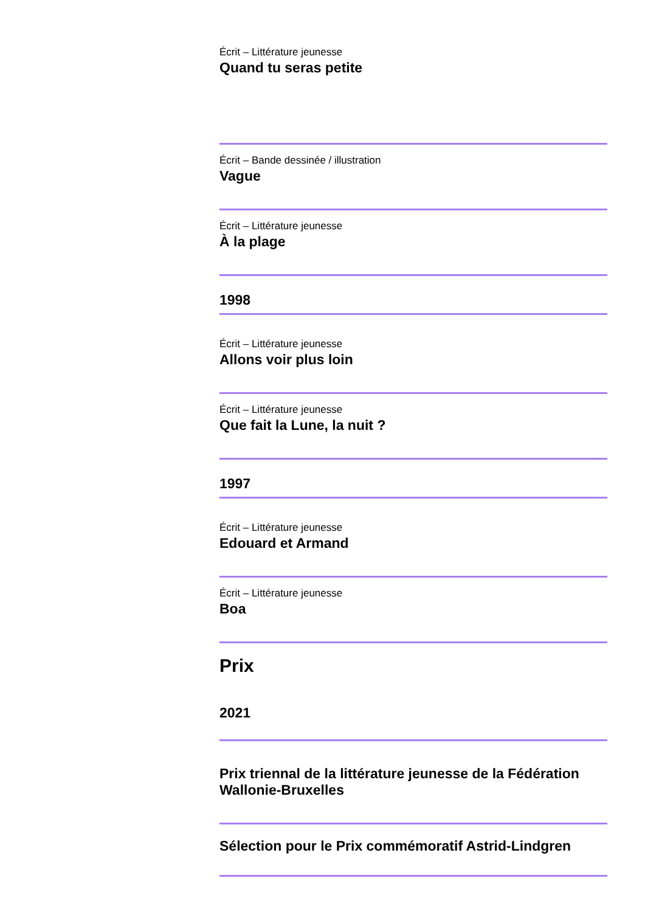Écrit – Littérature jeunesse
Quand tu seras petite
Écrit – Bande dessinée / illustration
Vague
Écrit – Littérature jeunesse
À la plage
1998
Écrit – Littérature jeunesse
Allons voir plus loin
Écrit – Littérature jeunesse
Que fait la Lune, la nuit ?
1997
Écrit – Littérature jeunesse
Edouard et Armand
Écrit – Littérature jeunesse
Boa
Prix
2021
Prix triennal de la littérature jeunesse de la Fédération Wallonie-Bruxelles
Sélection pour le Prix commémoratif Astrid-Lindgren